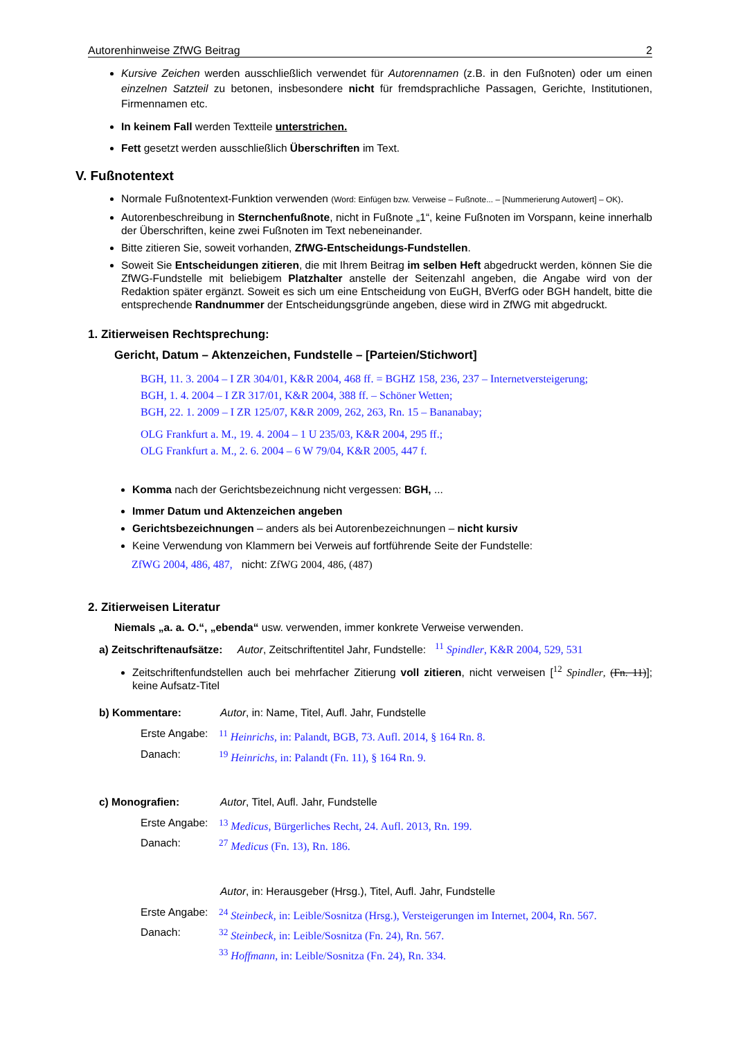Autorenhinweise ZfWG Beitrag 2
Kursive Zeichen werden ausschließlich verwendet für Autorennamen (z.B. in den Fußnoten) oder um einen einzelnen Satzteil zu betonen, insbesondere nicht für fremdsprachliche Passagen, Gerichte, Institutionen, Firmennamen etc.
In keinem Fall werden Textteile unterstrichen.
Fett gesetzt werden ausschließlich Überschriften im Text.
V. Fußnotentext
Normale Fußnotentext-Funktion verwenden (Word: Einfügen bzw. Verweise – Fußnote... – [Nummerierung Autowert] – OK).
Autorenbeschreibung in Sternchenfußnote, nicht in Fußnote „1“, keine Fußnoten im Vorspann, keine innerhalb der Überschriften, keine zwei Fußnoten im Text nebeneinander.
Bitte zitieren Sie, soweit vorhanden, ZfWG-Entscheidungs-Fundstellen.
Soweit Sie Entscheidungen zitieren, die mit Ihrem Beitrag im selben Heft abgedruckt werden, können Sie die ZfWG-Fundstelle mit beliebigem Platzhalter anstelle der Seitenzahl angeben, die Angabe wird von der Redaktion später ergänzt. Soweit es sich um eine Entscheidung von EuGH, BVerfG oder BGH handelt, bitte die entsprechende Randnummer der Entscheidungsgründe angeben, diese wird in ZfWG mit abgedruckt.
1. Zitierweisen Rechtsprechung:
Gericht, Datum – Aktenzeichen, Fundstelle – [Parteien/Stichwort]
BGH, 11. 3. 2004 – I ZR 304/01, K&R 2004, 468 ff. = BGHZ 158, 236, 237 – Internetversteigerung;
BGH, 1. 4. 2004 – I ZR 317/01, K&R 2004, 388 ff. – Schöner Wetten;
BGH, 22. 1. 2009 – I ZR 125/07, K&R 2009, 262, 263, Rn. 15 – Bananabay;
OLG Frankfurt a. M., 19. 4. 2004 – 1 U 235/03, K&R 2004, 295 ff.;
OLG Frankfurt a. M., 2. 6. 2004 – 6 W 79/04, K&R 2005, 447 f.
Komma nach der Gerichtsbezeichnung nicht vergessen: BGH, ...
Immer Datum und Aktenzeichen angeben
Gerichtsbezeichnungen – anders als bei Autorenbezeichnungen – nicht kursiv
Keine Verwendung von Klammern bei Verweis auf fortführende Seite der Fundstelle:
ZfWG 2004, 486, 487, nicht: ZfWG 2004, 486, (487)
2. Zitierweisen Literatur
Niemals „a. a. O.“, „ebenda“ usw. verwenden, immer konkrete Verweise verwenden.
a) Zeitschriftenaufsätze: Autor, Zeitschriftentitel Jahr, Fundstelle: <sup>11</sup> Spindler, K&R 2004, 529, 531
Zeitschriftenfundstellen auch bei mehrfacher Zitierung voll zitieren, nicht verweisen [<sup>12</sup> Spindler, (Fn. 11)]; keine Aufsatz-Titel
b) Kommentare: Autor, in: Name, Titel, Aufl. Jahr, Fundstelle
Erste Angabe: <sup>11</sup> Heinrichs, in: Palandt, BGB, 73. Aufl. 2014, § 164 Rn. 8.
Danach: <sup>19</sup> Heinrichs, in: Palandt (Fn. 11), § 164 Rn. 9.
c) Monografien: Autor, Titel, Aufl. Jahr, Fundstelle
Erste Angabe: <sup>13</sup> Medicus, Bürgerliches Recht, 24. Aufl. 2013, Rn. 199.
Danach: <sup>27</sup> Medicus (Fn. 13), Rn. 186.
Autor, in: Herausgeber (Hrsg.), Titel, Aufl. Jahr, Fundstelle
Erste Angabe: <sup>24</sup> Steinbeck, in: Leible/Sosnitza (Hrsg.), Versteigerungen im Internet, 2004, Rn. 567.
Danach: <sup>32</sup> Steinbeck, in: Leible/Sosnitza (Fn. 24), Rn. 567.
<sup>33</sup> Hoffmann, in: Leible/Sosnitza (Fn. 24), Rn. 334.